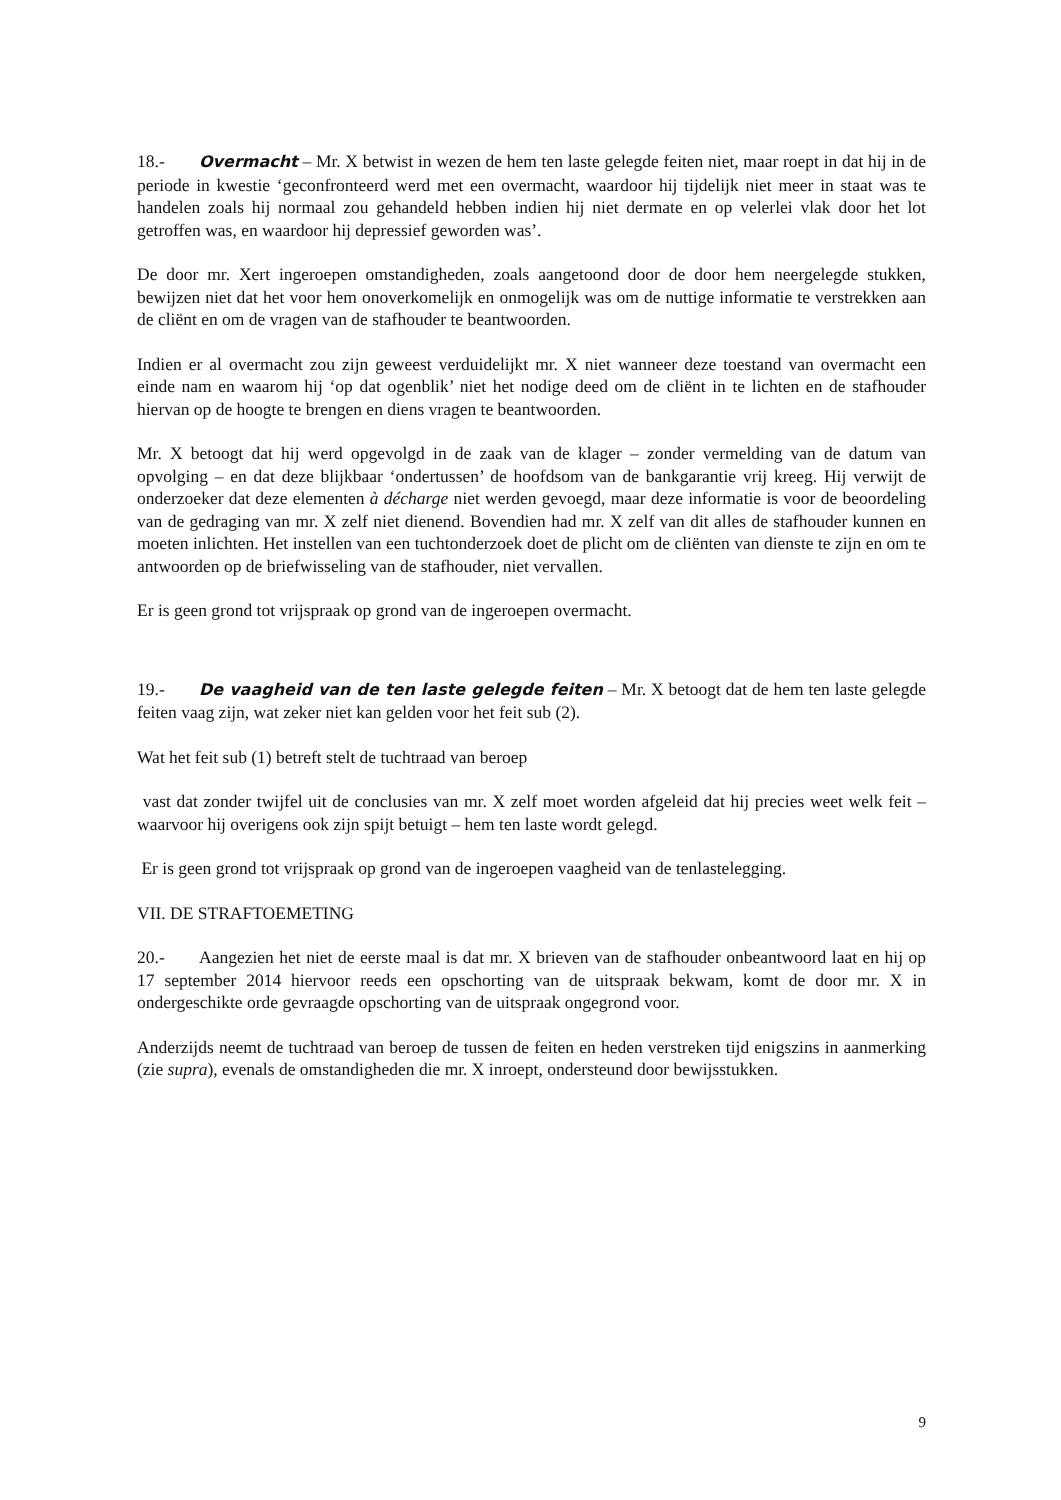18.- Overmacht – Mr. X betwist in wezen de hem ten laste gelegde feiten niet, maar roept in dat hij in de periode in kwestie ‘geconfronteerd werd met een overmacht, waardoor hij tijdelijk niet meer in staat was te handelen zoals hij normaal zou gehandeld hebben indien hij niet dermate en op velerlei vlak door het lot getroffen was, en waardoor hij depressief geworden was’.
De door mr. Xert ingeroepen omstandigheden, zoals aangetoond door de door hem neergelegde stukken, bewijzen niet dat het voor hem onoverkomelijk en onmogelijk was om de nuttige informatie te verstrekken aan de cliënt en om de vragen van de stafhouder te beantwoorden.
Indien er al overmacht zou zijn geweest verduidelijkt mr. X niet wanneer deze toestand van overmacht een einde nam en waarom hij ‘op dat ogenblik’ niet het nodige deed om de cliënt in te lichten en de stafhouder hiervan op de hoogte te brengen en diens vragen te beantwoorden.
Mr. X betoogt dat hij werd opgevolgd in de zaak van de klager – zonder vermelding van de datum van opvolging – en dat deze blijkbaar ‘ondertussen’ de hoofdsom van de bankgarantie vrij kreeg. Hij verwijt de onderzoeker dat deze elementen à décharge niet werden gevoegd, maar deze informatie is voor de beoordeling van de gedraging van mr. X zelf niet dienend. Bovendien had mr. X zelf van dit alles de stafhouder kunnen en moeten inlichten. Het instellen van een tuchtonderzoek doet de plicht om de cliënten van dienste te zijn en om te antwoorden op de briefwisseling van de stafhouder, niet vervallen.
Er is geen grond tot vrijspraak op grond van de ingeroepen overmacht.
19.- De vaagheid van de ten laste gelegde feiten – Mr. X betoogt dat de hem ten laste gelegde feiten vaag zijn, wat zeker niet kan gelden voor het feit sub (2).
Wat het feit sub (1) betreft stelt de tuchtraad van beroep
vast dat zonder twijfel uit de conclusies van mr. X zelf moet worden afgeleid dat hij precies weet welk feit – waarvoor hij overigens ook zijn spijt betuigt – hem ten laste wordt gelegd.
Er is geen grond tot vrijspraak op grond van de ingeroepen vaagheid van de tenlastelegging.
VII. DE STRAFTOEMETING
20.- Aangezien het niet de eerste maal is dat mr. X brieven van de stafhouder onbeantwoord laat en hij op 17 september 2014 hiervoor reeds een opschorting van de uitspraak bekwam, komt de door mr. X in ondergeschikte orde gevraagde opschorting van de uitspraak ongegrond voor.
Anderzijds neemt de tuchtraad van beroep de tussen de feiten en heden verstreken tijd enigszins in aanmerking (zie supra), evenals de omstandigheden die mr. X inroept, ondersteund door bewijsstukken.
9